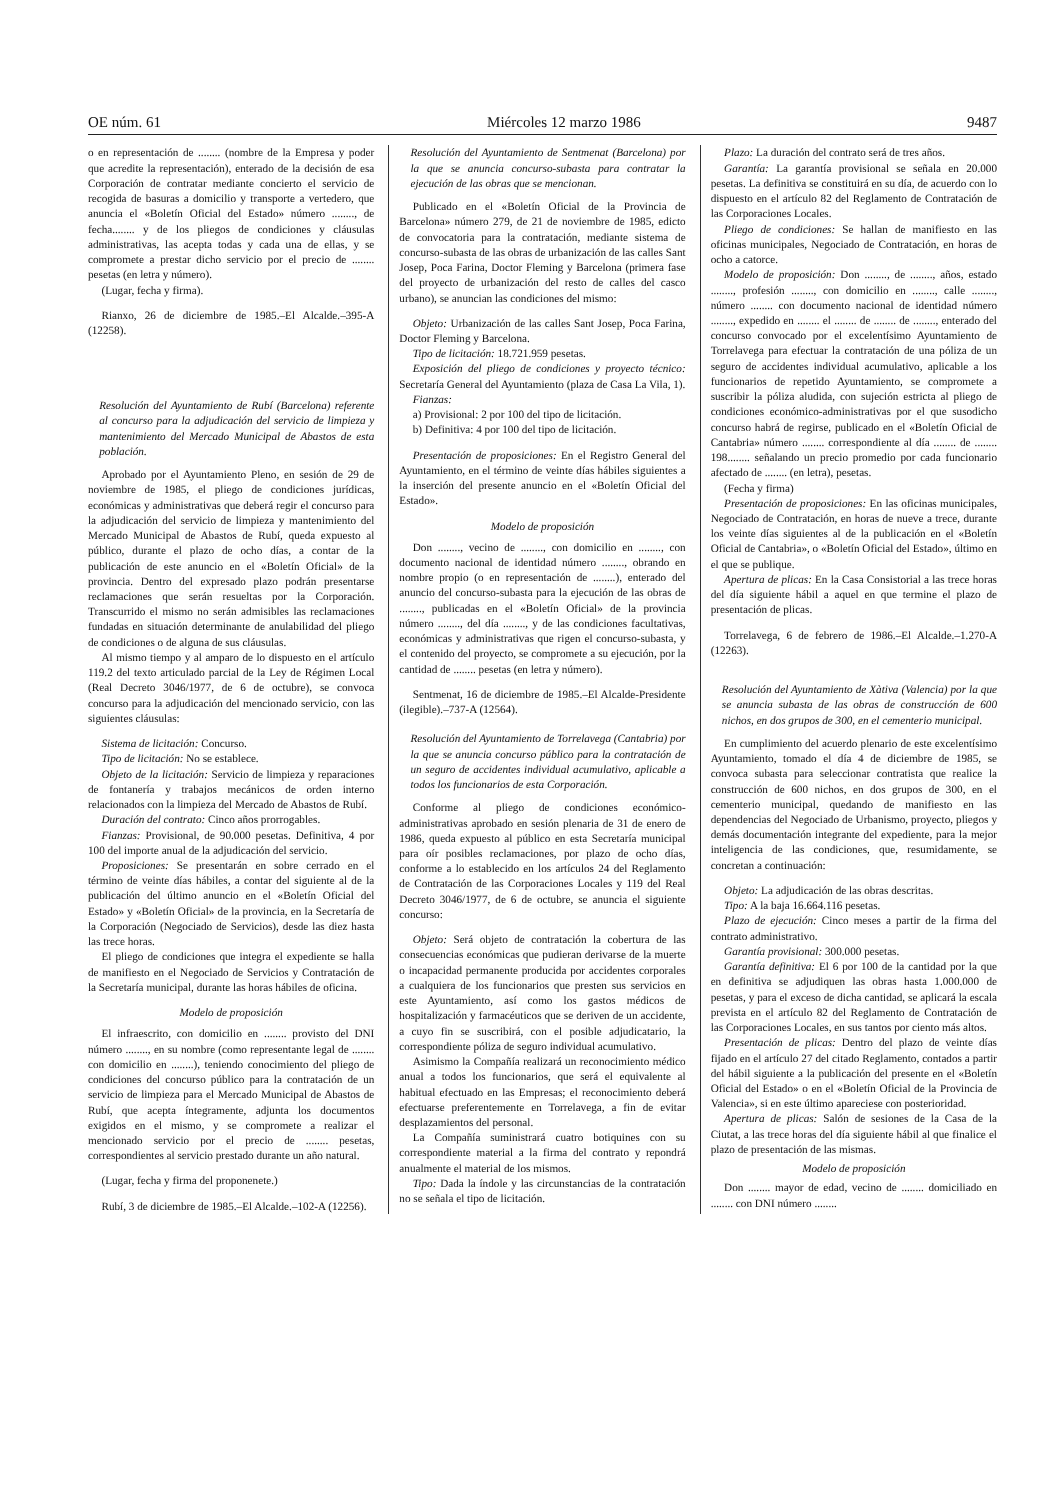OE núm. 61 Miércoles 12 marzo 1986 9487
o en representación de ........ (nombre de la Empresa y poder que acredite la representación), enterado de la decisión de esa Corporación de contratar mediante concierto el servicio de recogida de basuras a domicilio y transporte a vertedero, que anuncia el «Boletín Oficial del Estado» número ........, de fecha........ y de los pliegos de condiciones y cláusulas administrativas, las acepta todas y cada una de ellas, y se compromete a prestar dicho servicio por el precio de ........ pesetas (en letra y número).
(Lugar, fecha y firma).
Rianxo, 26 de diciembre de 1985.–El Alcalde.–395-A (12258).
Resolución del Ayuntamiento de Rubí (Barcelona) referente al concurso para la adjudicación del servicio de limpieza y mantenimiento del Mercado Municipal de Abastos de esta población.
Aprobado por el Ayuntamiento Pleno, en sesión de 29 de noviembre de 1985, el pliego de condiciones jurídicas, económicas y administrativas que deberá regir el concurso para la adjudicación del servicio de limpieza y mantenimiento del Mercado Municipal de Abastos de Rubí, queda expuesto al público, durante el plazo de ocho días, a contar de la publicación de este anuncio en el «Boletín Oficial» de la provincia. Dentro del expresado plazo podrán presentarse reclamaciones que serán resueltas por la Corporación. Transcurrido el mismo no serán admisibles las reclamaciones fundadas en situación determinante de anulabilidad del pliego de condiciones o de alguna de sus cláusulas.
Al mismo tiempo y al amparo de lo dispuesto en el artículo 119.2 del texto articulado parcial de la Ley de Régimen Local (Real Decreto 3046/1977, de 6 de octubre), se convoca concurso para la adjudicación del mencionado servicio, con las siguientes cláusulas:
Sistema de licitación: Concurso.
Tipo de licitación: No se establece.
Objeto de la licitación: Servicio de limpieza y reparaciones de fontanería y trabajos mecánicos de orden interno relacionados con la limpieza del Mercado de Abastos de Rubí.
Duración del contrato: Cinco años prorrogables.
Fianzas: Provisional, de 90.000 pesetas. Definitiva, 4 por 100 del importe anual de la adjudicación del servicio.
Proposiciones: Se presentarán en sobre cerrado en el término de veinte días hábiles, a contar del siguiente al de la publicación del último anuncio en el «Boletín Oficial del Estado» y «Boletín Oficial» de la provincia, en la Secretaría de la Corporación (Negociado de Servicios), desde las diez hasta las trece horas.
El pliego de condiciones que integra el expediente se halla de manifiesto en el Negociado de Servicios y Contratación de la Secretaría municipal, durante las horas hábiles de oficina.
Modelo de proposición
El infraescrito, con domicilio en ........ provisto del DNI número ........, en su nombre (como representante legal de ........ con domicilio en ........), teniendo conocimiento del pliego de condiciones del concurso público para la contratación de un servicio de limpieza para el Mercado Municipal de Abastos de Rubí, que acepta íntegramente, adjunta los documentos exigidos en el mismo, y se compromete a realizar el mencionado servicio por el precio de ........ pesetas, correspondientes al servicio prestado durante un año natural.
(Lugar, fecha y firma del proponenete.)
Rubí, 3 de diciembre de 1985.–El Alcalde.–102-A (12256).
Resolución del Ayuntamiento de Sentmenat (Barcelona) por la que se anuncia concurso-subasta para contratar la ejecución de las obras que se mencionan.
Publicado en el «Boletín Oficial de la Provincia de Barcelona» número 279, de 21 de noviembre de 1985, edicto de convocatoria para la contratación, mediante sistema de concurso-subasta de las obras de urbanización de las calles Sant Josep, Poca Farina, Doctor Fleming y Barcelona (primera fase del proyecto de urbanización del resto de calles del casco urbano), se anuncian las condiciones del mismo:
Objeto: Urbanización de las calles Sant Josep, Poca Farina, Doctor Fleming y Barcelona.
Tipo de licitación: 18.721.959 pesetas.
Exposición del pliego de condiciones y proyecto técnico: Secretaría General del Ayuntamiento (plaza de Casa La Vila, 1).
Fianzas:
a) Provisional: 2 por 100 del tipo de licitación.
b) Definitiva: 4 por 100 del tipo de licitación.
Presentación de proposiciones: En el Registro General del Ayuntamiento, en el término de veinte días hábiles siguientes a la inserción del presente anuncio en el «Boletín Oficial del Estado».
Modelo de proposición
Don ........, vecino de ........, con domicilio en ........, con documento nacional de identidad número ........, obrando en nombre propio (o en representación de ........), enterado del anuncio del concurso-subasta para la ejecución de las obras de ........, publicadas en el «Boletín Oficial» de la provincia número ........, del día ........, y de las condiciones facultativas, económicas y administrativas que rigen el concurso-subasta, y el contenido del proyecto, se compromete a su ejecución, por la cantidad de ........ pesetas (en letra y número).
Sentmenat, 16 de diciembre de 1985.–El Alcalde-Presidente (ilegible).–737-A (12564).
Resolución del Ayuntamiento de Torrelavega (Cantabria) por la que se anuncia concurso público para la contratación de un seguro de accidentes individual acumulativo, aplicable a todos los funcionarios de esta Corporación.
Conforme al pliego de condiciones económico-administrativas aprobado en sesión plenaria de 31 de enero de 1986, queda expuesto al público en esta Secretaría municipal para oír posibles reclamaciones, por plazo de ocho días, conforme a lo establecido en los artículos 24 del Reglamento de Contratación de las Corporaciones Locales y 119 del Real Decreto 3046/1977, de 6 de octubre, se anuncia el siguiente concurso:
Objeto: Será objeto de contratación la cobertura de las consecuencias económicas que pudieran derivarse de la muerte o incapacidad permanente producida por accidentes corporales a cualquiera de los funcionarios que presten sus servicios en este Ayuntamiento, así como los gastos médicos de hospitalización y farmacéuticos que se deriven de un accidente, a cuyo fin se suscribirá, con el posible adjudicatario, la correspondiente póliza de seguro individual acumulativo.
Asimismo la Compañía realizará un reconocimiento médico anual a todos los funcionarios, que será el equivalente al habitual efectuado en las Empresas; el reconocimiento deberá efectuarse preferentemente en Torrelavega, a fin de evitar desplazamientos del personal.
La Compañía suministrará cuatro botiquines con su correspondiente material a la firma del contrato y repondrá anualmente el material de los mismos.
Tipo: Dada la índole y las circunstancias de la contratación no se señala el tipo de licitación.
Plazo: La duración del contrato será de tres años.
Garantía: La garantía provisional se señala en 20.000 pesetas. La definitiva se constituirá en su día, de acuerdo con lo dispuesto en el artículo 82 del Reglamento de Contratación de las Corporaciones Locales.
Pliego de condiciones: Se hallan de manifiesto en las oficinas municipales, Negociado de Contratación, en horas de ocho a catorce.
Modelo de proposición: Don ........, de ........, años, estado ........, profesión ........, con domicilio en ........, calle ........, número ........ con documento nacional de identidad número ........, expedido en ........ el ........ de ........ de ........, enterado del concurso convocado por el excelentísimo Ayuntamiento de Torrelavega para efectuar la contratación de una póliza de un seguro de accidentes individual acumulativo, aplicable a los funcionarios de repetido Ayuntamiento, se compromete a suscribir la póliza aludida, con sujeción estricta al pliego de condiciones económico-administrativas por el que susodicho concurso habrá de regirse, publicado en el «Boletín Oficial de Cantabria» número ........ correspondiente al día ........ de ........ 198........ señalando un precio promedio por cada funcionario afectado de ........ (en letra), pesetas.
(Fecha y firma)
Presentación de proposiciones: En las oficinas municipales, Negociado de Contratación, en horas de nueve a trece, durante los veinte días siguientes al de la publicación en el «Boletín Oficial de Cantabria», o «Boletín Oficial del Estado», último en el que se publique.
Apertura de plicas: En la Casa Consistorial a las trece horas del día siguiente hábil a aquel en que termine el plazo de presentación de plicas.
Torrelavega, 6 de febrero de 1986.–El Alcalde.–1.270-A (12263).
Resolución del Ayuntamiento de Xàtiva (Valencia) por la que se anuncia subasta de las obras de construcción de 600 nichos, en dos grupos de 300, en el cementerio municipal.
En cumplimiento del acuerdo plenario de este excelentísimo Ayuntamiento, tomado el día 4 de diciembre de 1985, se convoca subasta para seleccionar contratista que realice la construcción de 600 nichos, en dos grupos de 300, en el cementerio municipal, quedando de manifiesto en las dependencias del Negociado de Urbanismo, proyecto, pliegos y demás documentación integrante del expediente, para la mejor inteligencia de las condiciones, que, resumidamente, se concretan a continuación:
Objeto: La adjudicación de las obras descritas.
Tipo: A la baja 16.664.116 pesetas.
Plazo de ejecución: Cinco meses a partir de la firma del contrato administrativo.
Garantía provisional: 300.000 pesetas.
Garantía definitiva: El 6 por 100 de la cantidad por la que en definitiva se adjudiquen las obras hasta 1.000.000 de pesetas, y para el exceso de dicha cantidad, se aplicará la escala prevista en el artículo 82 del Reglamento de Contratación de las Corporaciones Locales, en sus tantos por ciento más altos.
Presentación de plicas: Dentro del plazo de veinte días fijado en el artículo 27 del citado Reglamento, contados a partir del hábil siguiente a la publicación del presente en el «Boletín Oficial del Estado» o en el «Boletín Oficial de la Provincia de Valencia», si en este último apareciese con posterioridad.
Apertura de plicas: Salón de sesiones de la Casa de la Ciutat, a las trece horas del día siguiente hábil al que finalice el plazo de presentación de las mismas.
Modelo de proposición
Don ........ mayor de edad, vecino de ........ domiciliado en ........ con DNI número ........